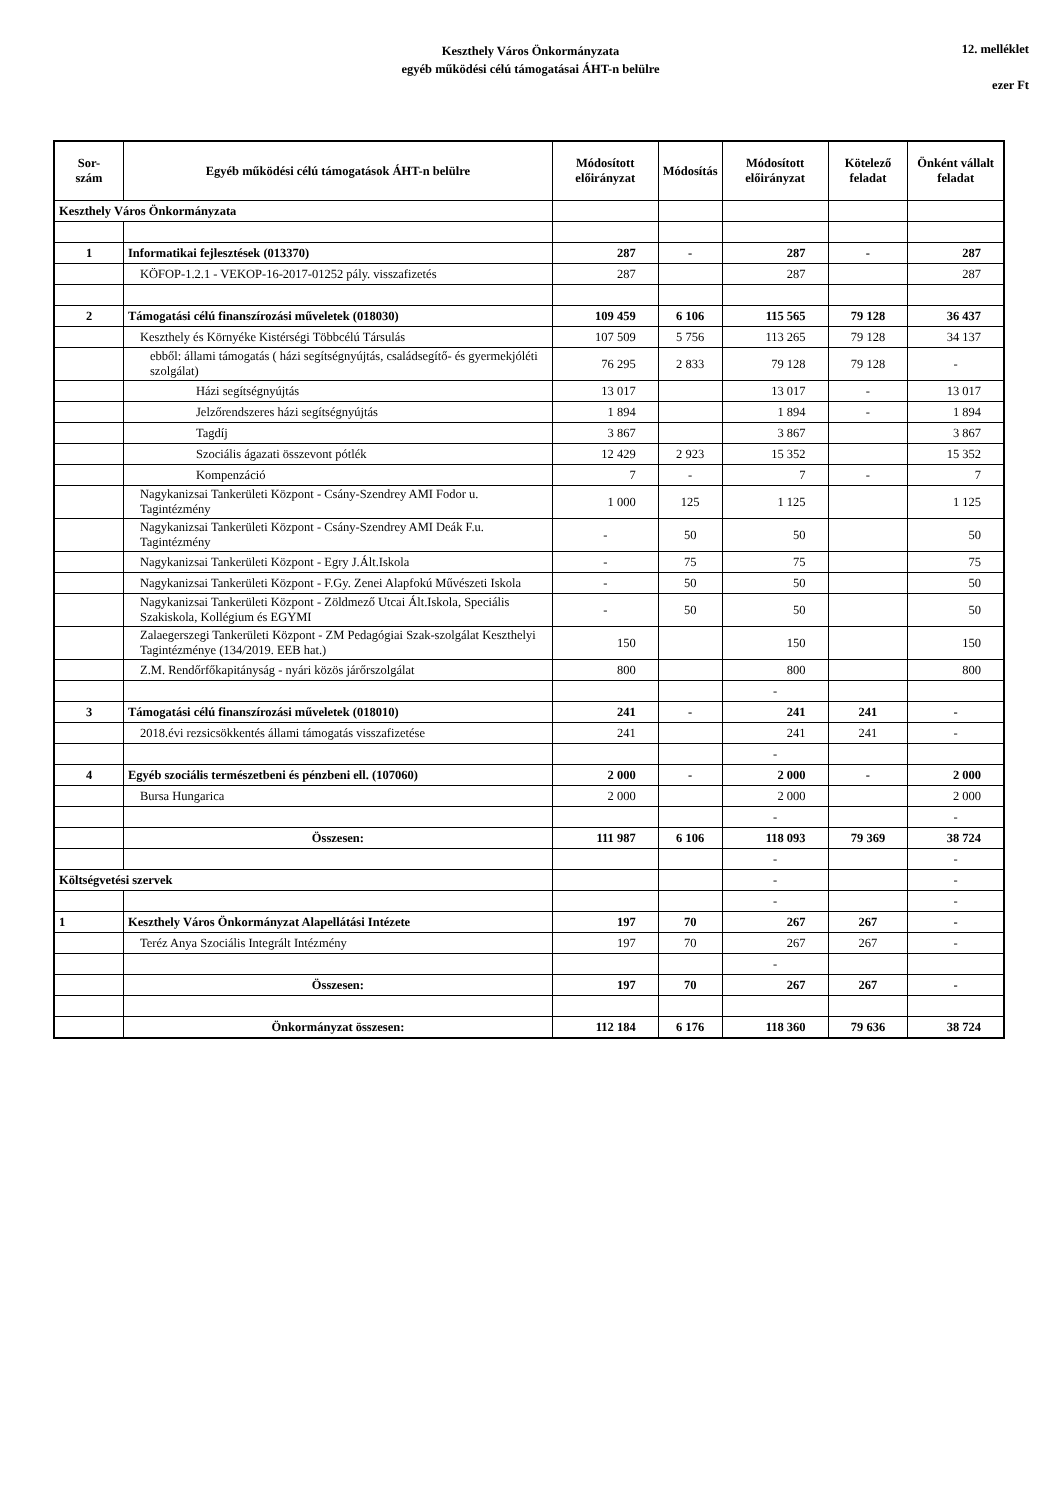Keszthely Város Önkormányzata
egyéb működési célú támogatásai ÁHT-n belülre
12. melléklet
ezer Ft
| Sor- szám | Egyéb működési célú támogatások ÁHT-n belülre | Módosított előirányzat | Módosítás | Módosított előirányzat | Kötelező feladat | Önként vállalt feladat |
| --- | --- | --- | --- | --- | --- | --- |
| Keszthely Város Önkormányzata | | | | | | |
| 1 | Informatikai fejlesztések (013370) | 287 | - | 287 | - | 287 |
| | KÖFOP-1.2.1 - VEKOP-16-2017-01252 pály. visszafizetés | 287 | | 287 | | 287 |
| 2 | Támogatási célú finanszírozási műveletek (018030) | 109 459 | 6 106 | 115 565 | 79 128 | 36 437 |
| | Keszthely és Környéke Kistérségi Többcélú Társulás | 107 509 | 5 756 | 113 265 | 79 128 | 34 137 |
| | ebből: állami támogatás ( házi segítségnyújtás, családsegítő- és gyermekjóléti szolgálat) | 76 295 | 2 833 | 79 128 | 79 128 | - |
| | Házi segítségnyújtás | 13 017 | | 13 017 | - | 13 017 |
| | Jelzőrendszeres házi segítségnyújtás | 1 894 | | 1 894 | - | 1 894 |
| | Tagdíj | 3 867 | | 3 867 | | 3 867 |
| | Szociális ágazati összevont pótlék | 12 429 | 2 923 | 15 352 | | 15 352 |
| | Kompenzáció | 7 | - | 7 | - | 7 |
| | Nagykanizsai Tankerületi Központ - Csány-Szendrey AMI Fodor u. Tagintézmény | 1 000 | 125 | 1 125 | | 1 125 |
| | Nagykanizsai Tankerületi Központ - Csány-Szendrey AMI Deák F.u. Tagintézmény | - | 50 | 50 | | 50 |
| | Nagykanizsai Tankerületi Központ - Egry J.Ált.Iskola | - | 75 | 75 | | 75 |
| | Nagykanizsai Tankerületi Központ - F.Gy. Zenei Alapfokú Művészeti Iskola | - | 50 | 50 | | 50 |
| | Nagykanizsai Tankerületi Központ - Zöldmező Utcai Ált.Iskola, Speciális Szakiskola, Kollégium és EGYMI | - | 50 | 50 | | 50 |
| | Zalaegerszegi Tankerületi Központ - ZM Pedagógiai Szak-szolgálat Keszthelyi Tagintézménye (134/2019. EEB hat.) | 150 | | 150 | | 150 |
| | Z.M. Rendőrfőkapitányság - nyári közös járőrszolgálat | 800 | | 800 | | 800 |
| | | | | - | | |
| 3 | Támogatási célú finanszírozási műveletek (018010) | 241 | - | 241 | 241 | - |
| | 2018.évi rezsicsökkentés állami támogatás visszafizetése | 241 | | 241 | 241 | - |
| | | | | - | | |
| 4 | Egyéb szociális természetbeni és pénzbeni ell. (107060) | 2 000 | - | 2 000 | - | 2 000 |
| | Bursa Hungarica | 2 000 | | 2 000 | | 2 000 |
| | | | | - | | - |
| | Összesen: | 111 987 | 6 106 | 118 093 | 79 369 | 38 724 |
| | | | | - | | - |
| Költségvetési szervek | | | | - | | - |
| | | | | - | | - |
| 1 | Keszthely Város Önkormányzat Alapellátási Intézete | 197 | 70 | 267 | 267 | - |
| | Teréz Anya Szociális Integrált Intézmény | 197 | 70 | 267 | 267 | - |
| | | | | - | | |
| | Összesen: | 197 | 70 | 267 | 267 | - |
| | Önkormányzat összesen: | 112 184 | 6 176 | 118 360 | 79 636 | 38 724 |